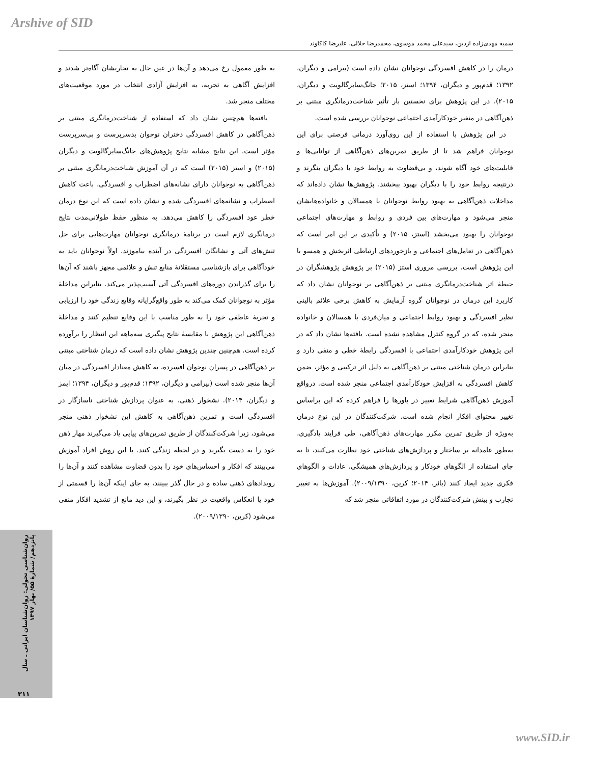Arshive of SID
سمیه مهدی‌زاده ازدین، سیدعلی محمد موسوی، محمدرضا جلالی، علیرضا کاکاوند
درمان را در کاهش افسردگی نوجوانان نشان داده است (بیرامی و دیگران، ۱۳۹۲؛ قدم‌پور و دیگران، ۱۳۹۴؛ استز، ۲۰۱۵؛ جانگ‌سایرگالویت و دیگران، ۲۰۱۵). در این پژوهش برای نخستین بار تأثیر شناخت‌درمانگری مبتنی بر ذهن‌آگاهی در متغیر خودکارآمدی اجتماعی نوجوانان بررسی شده است.
در این پژوهش با استفاده از این روی‌آورد درمانی فرصتی برای این نوجوانان فراهم شد تا از طریق تمرین‌های ذهن‌آگاهی از توانایی‌ها و قابلیت‌های خود آگاه شوند، و بی‌قضاوت به روابط خود با دیگران بنگرند و درنتیجه روابط خود را با دیگران بهبود ببخشند. پژوهش‌ها نشان داده‌اند که مداخلات ذهن‌آگاهی به بهبود روابط نوجوانان با همسالان و خانواده‌هایشان منجر می‌شود و مهارت‌های بین فردی و روابط و مهارت‌های اجتماعی نوجوانان را بهبود می‌بخشد (استز، ۲۰۱۵) و تأکیدی بر این امر است که ذهن‌آگاهی در تعامل‌های اجتماعی و بازخوردهای ارتباطی اثربخش و همسو با این پژوهش است. بررسی مروری استز (۲۰۱۵) بر پژوهش پژوهشگران در حیطهٔ اثر شناخت‌درمانگری مبتنی بر ذهن‌آگاهی بر نوجوانان نشان داد که کاربرد این درمان در نوجوانان گروه آزمایش به کاهش برخی علائم بالینی نظیر افسردگی و بهبود روابط اجتماعی و میان‌فردی با همسالان و خانواده منجر شده، که در گروه کنترل مشاهده نشده است. یافته‌ها نشان داد که در این پژوهش خودکارآمدی اجتماعی با افسردگی رابطهٔ خطی و منفی دارد و بنابراین درمان شناختی مبتنی بر ذهن‌آگاهی به دلیل اثر ترکیبی و مؤثر، ضمن کاهش افسردگی به افزایش خودکارآمدی اجتماعی منجر شده است. درواقع آموزش ذهن‌آگاهی شرایط تغییر در باورها را فراهم کرده که این براساس تغییر محتوای افکار انجام شده است. شرکت‌کنندگان در این نوع درمان به‌ویژه از طریق تمرین مکرر مهارت‌های ذهن‌آگاهی، طی فرایند یادگیری، به‌طور عامدانه بر ساختار و پردازش‌های شناختی خود نظارت می‌کنند، تا به جای استفاده از الگوهای خودکار و پردازش‌های همیشگی، عادات و الگوهای فکری جدید ایجاد کنند (بائر، ۲۰۱۴؛ کرین، ۲۰۰۹/۱۳۹۰). آموزش‌ها به تغییر تجارب و بینش شرکت‌کنندگان در مورد اتفاقاتی منجر شد که
به طور معمول رخ می‌دهد و آن‌ها در عین حال به تجاربشان آگاه‌تر شدند و افزایش آگاهی به تجربه، به افزایش آزادی انتخاب در مورد موقعیت‌های مختلف منجر شد.
یافته‌ها هم‌چنین نشان داد که استفاده از شناخت‌درمانگری مبتنی بر ذهن‌آگاهی در کاهش افسردگی دختران نوجوان بدسرپرست و بی‌سرپرست مؤثر است. این نتایج مشابه نتایج پژوهش‌های جانگ‌سایرگالویت و دیگران (۲۰۱۵) و استز (۲۰۱۵) است که در آن آموزش شناخت‌درمانگری مبتنی بر ذهن‌آگاهی به نوجوانان دارای نشانه‌های اضطراب و افسردگی، باعث کاهش اضطراب و نشانه‌های افسردگی شده و نشان داده است که این نوع درمان خطر عود افسردگی را کاهش می‌دهد. به منظور حفظ طولانی‌مدت نتایج درمانگری لازم است در برنامهٔ درمانگری نوجوانان مهارت‌هایی برای حل تنش‌های آتی و نشانگان افسردگی در آینده بیاموزند. اولاً نوجوانان باید به خودآگاهی برای بازشناسی مستقلانهٔ منابع تنش و علائمی مجهز باشند که آن‌ها را برای گذراندن دوره‌های افسردگی آتی آسیب‌پذیر می‌کند. بنابراین مداخلهٔ مؤثر به نوجوانان کمک می‌کند به طور واقع‌گرایانه وقایع زندگی خود را ارزیابی و تجربهٔ عاطفی خود را به طور مناسب با این وقایع تنظیم کنند و مداخلهٔ ذهن‌آگاهی این پژوهش با مقایسهٔ نتایج پیگیری سه‌ماهه این انتظار را برآورده کرده است. هم‌چنین چندین پژوهش نشان داده است که درمان شناختی مبتنی بر ذهن‌آگاهی در پسران نوجوان افسرده، به کاهش معنادار افسردگی در میان آن‌ها منجر شده است (بیرامی و دیگران، ۱۳۹۲؛ قدم‌پور و دیگران، ۱۳۹۴؛ ایمز و دیگران، ۲۰۱۴). نشخوار ذهنی، به عنوان پردازش شناختی ناسازگار در افسردگی است و تمرین ذهن‌آگاهی به کاهش این نشخوار ذهنی منجر می‌شود، زیرا شرکت‌کنندگان از طریق تمرین‌های پیاپی یاد می‌گیرند مهار ذهن خود را به دست بگیرند و در لحظه زندگی کنند. با این روش افراد آموزش می‌بینند که افکار و احساس‌های خود را بدون قضاوت مشاهده کنند و آن‌ها را رویدادهای ذهنی ساده و در حال گذر ببینند، به جای اینکه آن‌ها را قسمتی از خود یا انعکاس واقعیت در نظر بگیرند، و این دید مانع از تشدید افکار منفی می‌شود (کرین، ۲۰۰۹/۱۳۹۰).
روان‌شناسی تحولی: روان‌شناسان ایرانی ـ سال پانزدهم/ شمارهٔ ۵۵/ بهار ۱۳۹۷
۳۱۱
www.SID.ir